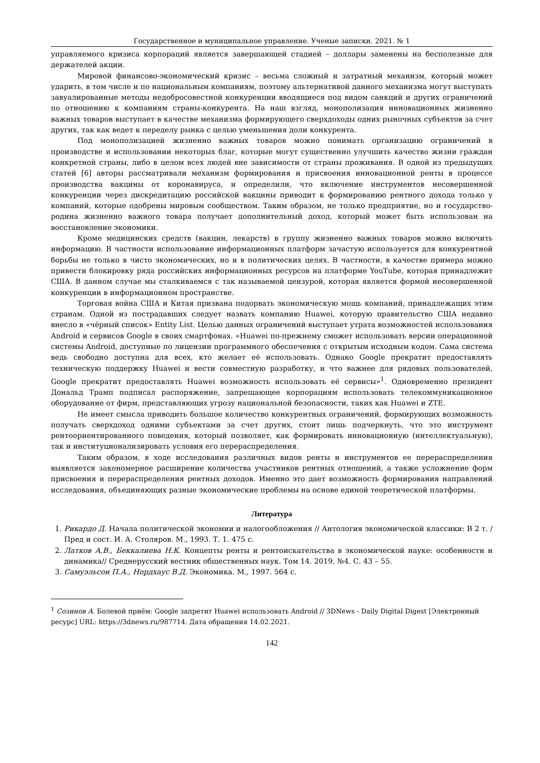Государственное и муниципальное управление. Ученые записки. 2021. № 1
управляемого кризиса корпораций является завершающей стадией – доллары заменены на бесполезные для держателей акции.
Мировой финансово-экономический кризис – весьма сложный и затратный механизм, который может ударить, в том числе и по национальным компаниям, поэтому альтернативой данного механизма могут выступать завуалированные методы недобросовестной конкуренции вводящиеся под видом санкций и других ограничений по отношению к компаниям страны-конкурента. На наш взгляд, монополизация инновационных жизненно важных товаров выступает в качестве механизма формирующего сверхдоходы одних рыночных субъектов за счет других, так как ведет к переделу рынка с целью уменьшения доли конкурента.
Под монополизацией жизненно важных товаров можно понимать организацию ограничений в производстве и использовании некоторых благ, которые могут существенно улучшить качество жизни граждан конкретной страны, либо в целом всех людей вне зависимости от страны проживания. В одной из предыдущих статей [6] авторы рассматривали механизм формирования и присвоения инновационной ренты в процессе производства вакцины от коронавируса, и определили, что включение инструментов несовершенной конкуренции через дискредитацию российской вакцины приводит к формированию рентного дохода только у компаний, которые одобрены мировым сообществом. Таким образом, не только предприятие, но и государство-родина жизненно важного товара получает дополнительный доход, который может быть использован на восстановление экономики.
Кроме медицинских средств (вакцин, лекарств) в группу жизненно важных товаров можно включить информацию. В частности использование информационных платформ зачастую используется для конкурентной борьбы не только в чисто экономических, но и в политических целях. В частности, в качестве примера можно привести блокировку ряда российских информационных ресурсов на платформе YouTube, которая принадлежит США. В данном случае мы сталкиваемся с так называемой цензурой, которая является формой несовершенной конкуренции в информационном пространстве.
Торговая война США и Китая призвана подорвать экономическую мощь компаний, принадлежащих этим странам. Одной из пострадавших следует назвать компанию Huawei, которую правительство США недавно внесло в «чёрный список» Entity List. Целью данных ограничений выступает утрата возможностей использования Android и сервисов Google в своих смартфонах. «Huawei по-прежнему сможет использовать версии операционной системы Android, доступные по лицензии программного обеспечения с открытым исходным кодом. Сама система ведь свободно доступна для всех, кто желает её использовать. Однако Google прекратит предоставлять техническую поддержку Huawei и вести совместную разработку, и что важнее для рядовых пользователей, Google прекратит предоставлять Huawei возможность использовать её сервисы»<sup>1</sup>. Одновременно президент Дональд Трамп подписал распоряжение, запрещающее корпорациям использовать телекоммуникационное оборудование от фирм, представляющих угрозу национальной безопасности, таких как Huawei и ZTE.
Не имеет смысла приводить большое количество конкурентных ограничений, формирующих возможность получать сверхдоход одними субъектами за счет других, стоит лишь подчеркнуть, что это инструмент рентоориентированного поведения, который позволяет, как формировать инновационную (интеллектуальную), так и институционализировать условия его перераспределения.
Таким образом, в ходе исследования различных видов ренты и инструментов ее перераспределения выявляется закономерное расширение количества участников рентных отношений, а также усложнение форм присвоения и перераспределения рентных доходов. Именно это дает возможность формирования направлений исследования, объединяющих разные экономические проблемы на основе единой теоретической платформы.
Литература
1. Рикардо Д. Начала политической экономии и налогообложения // Антология экономической классики: В 2 т. / Пред и сост. И. А. Столяров. М., 1993. Т. 1. 475 с.
2. Латков А.В., Беккалиева Н.К. Концепты ренты и рентоискательства в экономической науке: особенности и динамика// Среднерусский вестник общественных наук. Том 14. 2019. №4. С. 43 – 55.
3. Самуэльсон П.А., Нордхаус В.Д. Экономика. М., 1997. 564 с.
<sup>1</sup> Созинов А. Болевой приём: Google запретит Huawei использовать Android // 3DNews - Daily Digital Digest [Электронный ресурс] URL: https://3dnews.ru/987714. Дата обращения 14.02.2021.
142